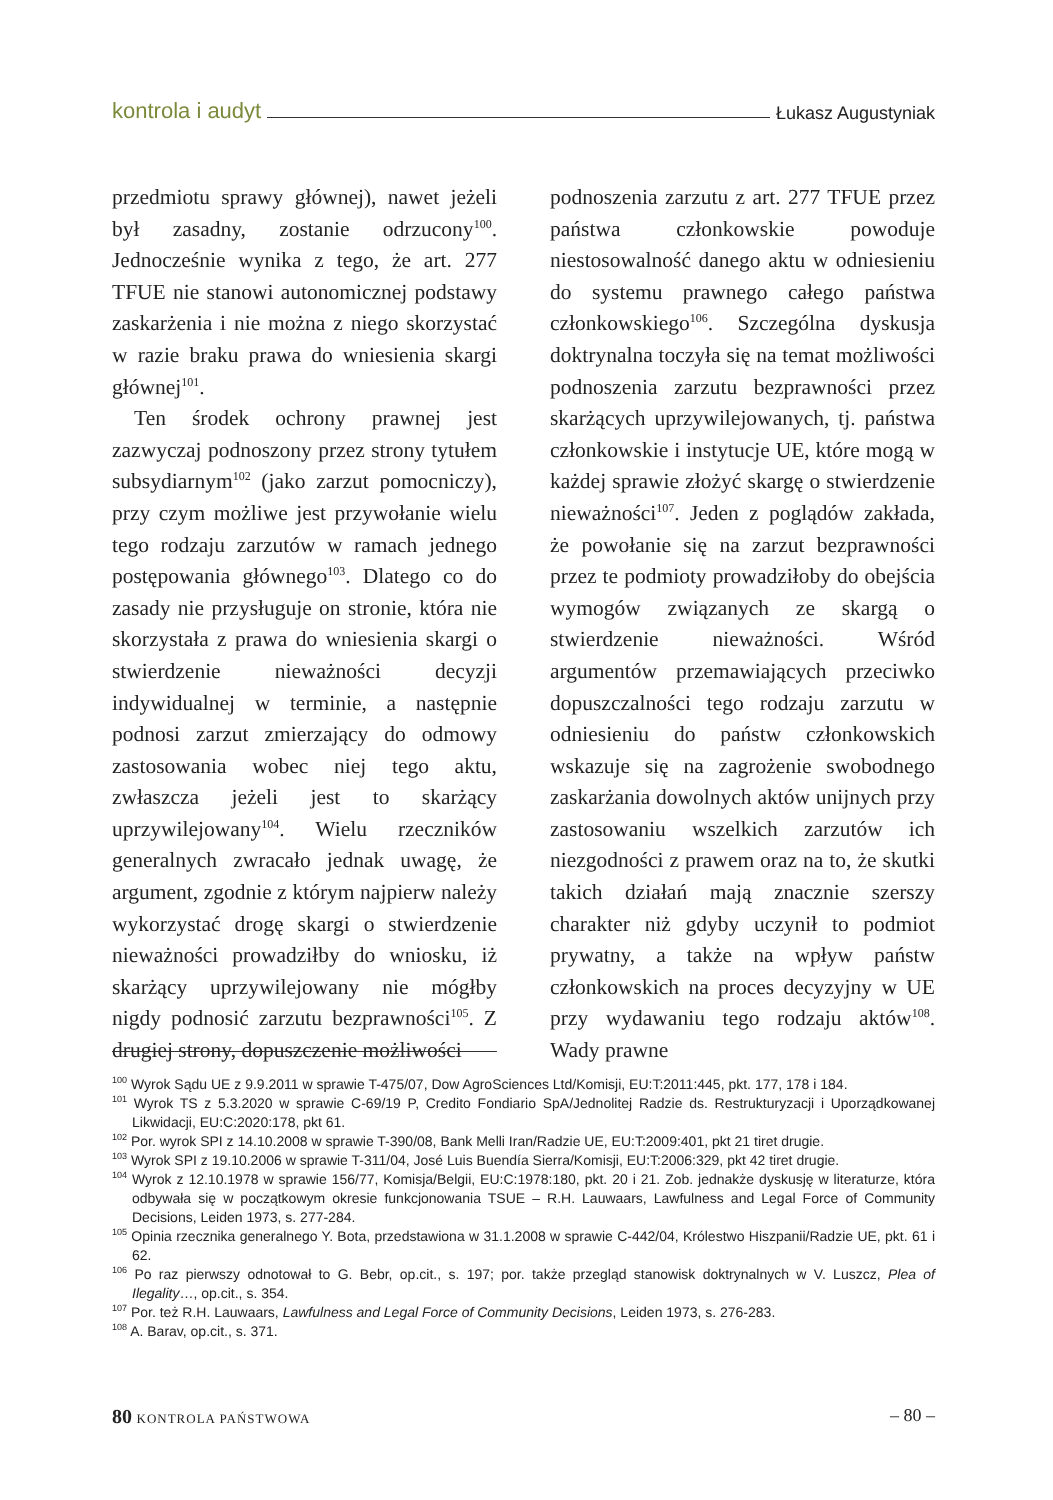kontrola i audyt Łukasz Augustyniak
przedmiotu sprawy głównej), nawet jeżeli był zasadny, zostanie odrzucony<sup>100</sup>. Jednocześnie wynika z tego, że art. 277 TFUE nie stanowi autonomicznej podstawy zaskarżenia i nie można z niego skorzystać w razie braku prawa do wniesienia skargi głównej<sup>101</sup>.
Ten środek ochrony prawnej jest zazwyczaj podnoszony przez strony tytułem subsydiarnym<sup>102</sup> (jako zarzut pomocniczy), przy czym możliwe jest przywołanie wielu tego rodzaju zarzutów w ramach jednego postępowania głównego<sup>103</sup>. Dlatego co do zasady nie przysługuje on stronie, która nie skorzystała z prawa do wniesienia skargi o stwierdzenie nieważności decyzji indywidualnej w terminie, a następnie podnosi zarzut zmierzający do odmowy zastosowania wobec niej tego aktu, zwłaszcza jeżeli jest to skarżący uprzywilejowany<sup>104</sup>. Wielu rzeczników generalnych zwracało jednak uwagę, że argument, zgodnie z którym najpierw należy wykorzystać drogę skargi o stwierdzenie nieważności prowadziłby do wniosku, iż skarżący uprzywilejowany nie mógłby nigdy podnosić zarzutu bezprawności<sup>105</sup>. Z drugiej strony, dopuszczenie możliwości
podnoszenia zarzutu z art. 277 TFUE przez państwa członkowskie powoduje niestosowalność danego aktu w odniesieniu do systemu prawnego całego państwa członkowskiego<sup>106</sup>. Szczególna dyskusja doktrynalna toczyła się na temat możliwości podnoszenia zarzutu bezprawności przez skarżących uprzywilejowanych, tj. państwa członkowskie i instytucje UE, które mogą w każdej sprawie złożyć skargę o stwierdzenie nieważności<sup>107</sup>. Jeden z poglądów zakłada, że powołanie się na zarzut bezprawności przez te podmioty prowadziłoby do obejścia wymogów związanych ze skargą o stwierdzenie nieważności. Wśród argumentów przemawiających przeciwko dopuszczalności tego rodzaju zarzutu w odniesieniu do państw członkowskich wskazuje się na zagrożenie swobodnego zaskarżania dowolnych aktów unijnych przy zastosowaniu wszelkich zarzutów ich niezgodności z prawem oraz na to, że skutki takich działań mają znacznie szerszy charakter niż gdyby uczynił to podmiot prywatny, a także na wpływ państw członkowskich na proces decyzyjny w UE przy wydawaniu tego rodzaju aktów<sup>108</sup>. Wady prawne
<sup>100</sup> Wyrok Sądu UE z 9.9.2011 w sprawie T-475/07, Dow AgroSciences Ltd/Komisji, EU:T:2011:445, pkt. 177, 178 i 184.
<sup>101</sup> Wyrok TS z 5.3.2020 w sprawie C-69/19 P, Credito Fondiario SpA/Jednolitej Radzie ds. Restrukturyzacji i Uporządkowanej Likwidacji, EU:C:2020:178, pkt 61.
<sup>102</sup> Por. wyrok SPI z 14.10.2008 w sprawie T-390/08, Bank Melli Iran/Radzie UE, EU:T:2009:401, pkt 21 tiret drugie.
<sup>103</sup> Wyrok SPI z 19.10.2006 w sprawie T-311/04, José Luis Buendía Sierra/Komisji, EU:T:2006:329, pkt 42 tiret drugie.
<sup>104</sup> Wyrok z 12.10.1978 w sprawie 156/77, Komisja/Belgii, EU:C:1978:180, pkt. 20 i 21. Zob. jednakże dyskusję w literaturze, która odbywała się w początkowym okresie funkcjonowania TSUE – R.H. Lauwaars, Lawfulness and Legal Force of Community Decisions, Leiden 1973, s. 277-284.
<sup>105</sup> Opinia rzecznika generalnego Y. Bota, przedstawiona w 31.1.2008 w sprawie C-442/04, Królestwo Hiszpanii/Radzie UE, pkt. 61 i 62.
<sup>106</sup> Po raz pierwszy odnotował to G. Bebr, op.cit., s. 197; por. także przegląd stanowisk doktrynalnych w V. Luszcz, Plea of Ilegality…, op.cit., s. 354.
<sup>107</sup> Por. też R.H. Lauwaars, Lawfulness and Legal Force of Community Decisions, Leiden 1973, s. 276-283.
<sup>108</sup> A. Barav, op.cit., s. 371.
80 KONTROLA PAŃSTWOWA – 80 –